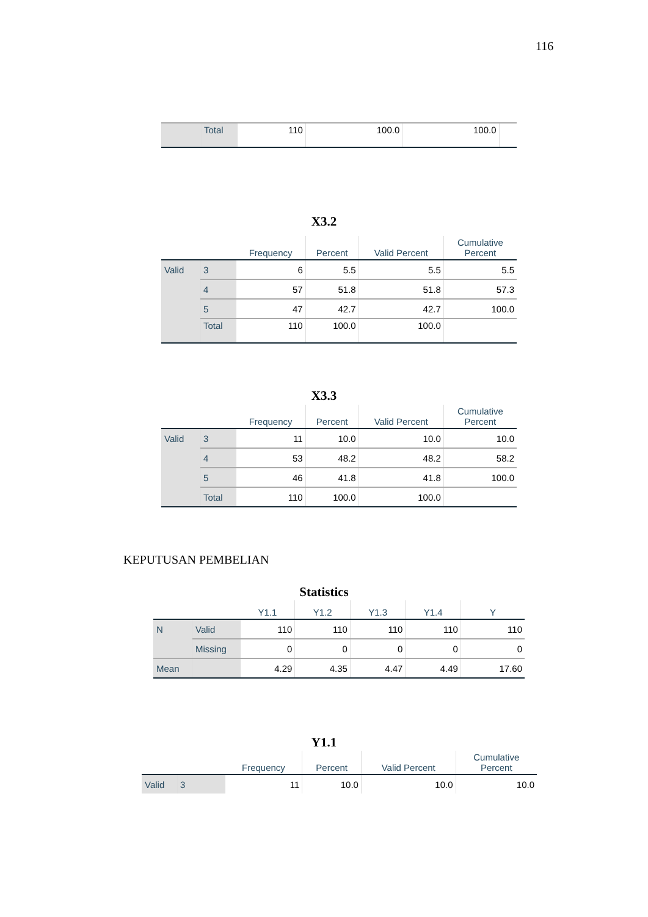116
| | Total | 110 | 100.0 | 100.0 | |
X3.2
| | | Frequency | Percent | Valid Percent | Cumulative Percent |
| --- | --- | --- | --- | --- | --- |
| Valid | 3 | 6 | 5.5 | 5.5 | 5.5 |
| | 4 | 57 | 51.8 | 51.8 | 57.3 |
| | 5 | 47 | 42.7 | 42.7 | 100.0 |
| | Total | 110 | 100.0 | 100.0 | |
X3.3
| | | Frequency | Percent | Valid Percent | Cumulative Percent |
| --- | --- | --- | --- | --- | --- |
| Valid | 3 | 11 | 10.0 | 10.0 | 10.0 |
| | 4 | 53 | 48.2 | 48.2 | 58.2 |
| | 5 | 46 | 41.8 | 41.8 | 100.0 |
| | Total | 110 | 100.0 | 100.0 | |
KEPUTUSAN PEMBELIAN
Statistics
| | | Y1.1 | Y1.2 | Y1.3 | Y1.4 | Y |
| --- | --- | --- | --- | --- | --- | --- |
| N | Valid | 110 | 110 | 110 | 110 | 110 |
| | Missing | 0 | 0 | 0 | 0 | 0 |
| Mean | | 4.29 | 4.35 | 4.47 | 4.49 | 17.60 |
Y1.1
| | | Frequency | Percent | Valid Percent | Cumulative Percent |
| --- | --- | --- | --- | --- | --- |
| Valid | 3 | 11 | 10.0 | 10.0 | 10.0 |